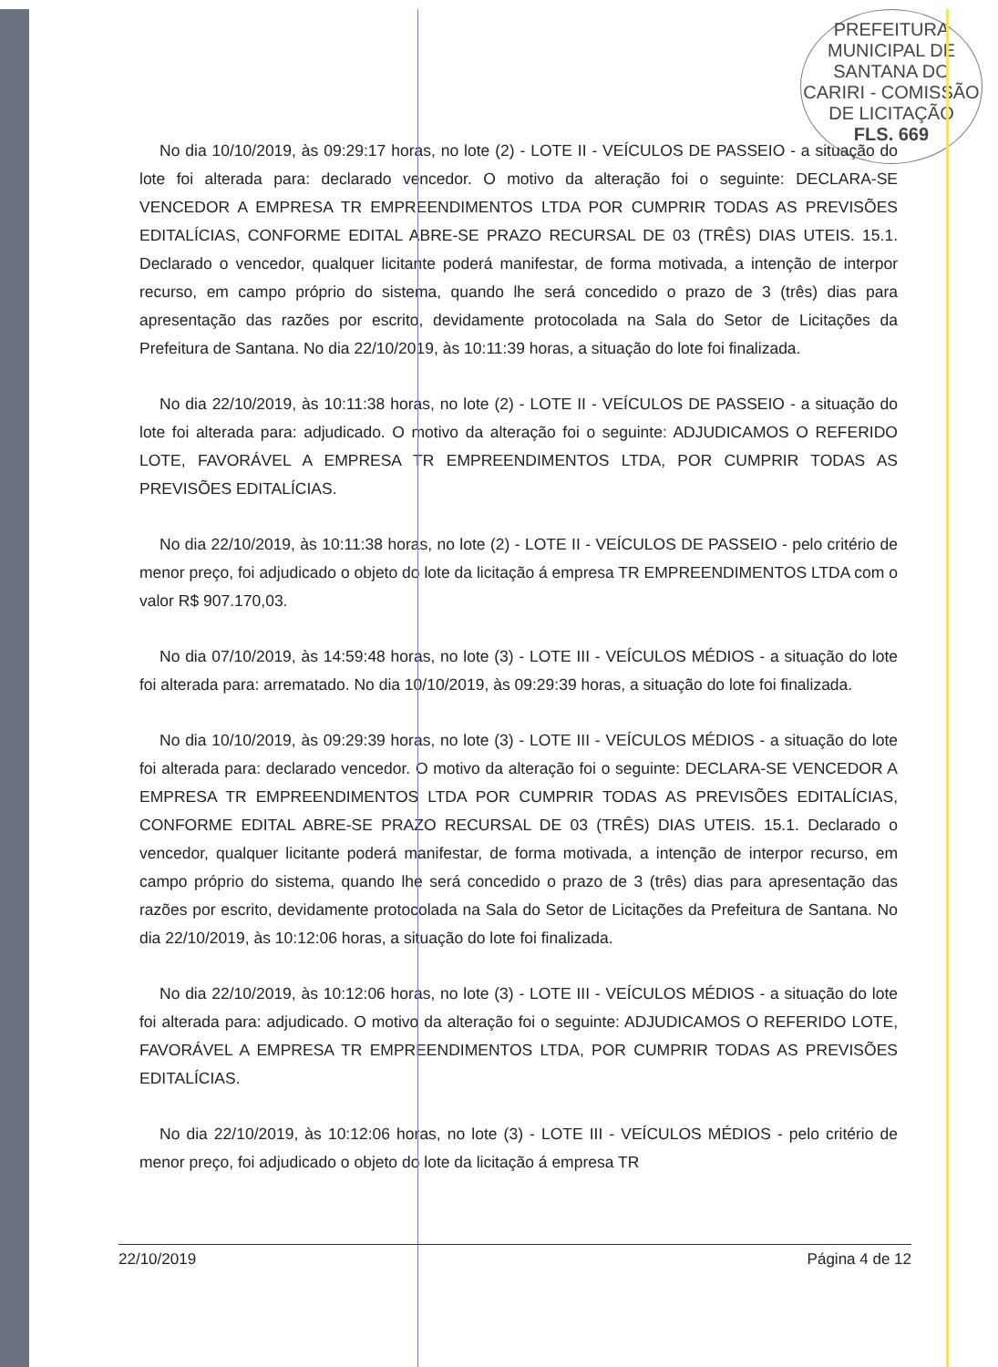PREFEITURA MUNICIPAL DE SANTANA DO CARIRI - COMISSÃO DE LICITAÇÃO
FLS. 669
No dia 10/10/2019, às 09:29:17 horas, no lote (2) - LOTE II - VEÍCULOS DE PASSEIO - a situação do lote foi alterada para: declarado vencedor. O motivo da alteração foi o seguinte: DECLARA-SE VENCEDOR A EMPRESA TR EMPREENDIMENTOS LTDA POR CUMPRIR TODAS AS PREVISÕES EDITALÍCIAS, CONFORME EDITAL ABRE-SE PRAZO RECURSAL DE 03 (TRÊS) DIAS UTEIS. 15.1. Declarado o vencedor, qualquer licitante poderá manifestar, de forma motivada, a intenção de interpor recurso, em campo próprio do sistema, quando lhe será concedido o prazo de 3 (três) dias para apresentação das razões por escrito, devidamente protocolada na Sala do Setor de Licitações da Prefeitura de Santana. No dia 22/10/2019, às 10:11:39 horas, a situação do lote foi finalizada.
No dia 22/10/2019, às 10:11:38 horas, no lote (2) - LOTE II - VEÍCULOS DE PASSEIO - a situação do lote foi alterada para: adjudicado. O motivo da alteração foi o seguinte: ADJUDICAMOS O REFERIDO LOTE, FAVORÁVEL A EMPRESA TR EMPREENDIMENTOS LTDA, POR CUMPRIR TODAS AS PREVISÕES EDITALÍCIAS.
No dia 22/10/2019, às 10:11:38 horas, no lote (2) - LOTE II - VEÍCULOS DE PASSEIO - pelo critério de menor preço, foi adjudicado o objeto do lote da licitação á empresa TR EMPREENDIMENTOS LTDA com o valor R$ 907.170,03.
No dia 07/10/2019, às 14:59:48 horas, no lote (3) - LOTE III - VEÍCULOS MÉDIOS - a situação do lote foi alterada para: arrematado. No dia 10/10/2019, às 09:29:39 horas, a situação do lote foi finalizada.
No dia 10/10/2019, às 09:29:39 horas, no lote (3) - LOTE III - VEÍCULOS MÉDIOS - a situação do lote foi alterada para: declarado vencedor. O motivo da alteração foi o seguinte: DECLARA-SE VENCEDOR A EMPRESA TR EMPREENDIMENTOS LTDA POR CUMPRIR TODAS AS PREVISÕES EDITALÍCIAS, CONFORME EDITAL ABRE-SE PRAZO RECURSAL DE 03 (TRÊS) DIAS UTEIS. 15.1. Declarado o vencedor, qualquer licitante poderá manifestar, de forma motivada, a intenção de interpor recurso, em campo próprio do sistema, quando lhe será concedido o prazo de 3 (três) dias para apresentação das razões por escrito, devidamente protocolada na Sala do Setor de Licitações da Prefeitura de Santana. No dia 22/10/2019, às 10:12:06 horas, a situação do lote foi finalizada.
No dia 22/10/2019, às 10:12:06 horas, no lote (3) - LOTE III - VEÍCULOS MÉDIOS - a situação do lote foi alterada para: adjudicado. O motivo da alteração foi o seguinte: ADJUDICAMOS O REFERIDO LOTE, FAVORÁVEL A EMPRESA TR EMPREENDIMENTOS LTDA, POR CUMPRIR TODAS AS PREVISÕES EDITALÍCIAS.
No dia 22/10/2019, às 10:12:06 horas, no lote (3) - LOTE III - VEÍCULOS MÉDIOS - pelo critério de menor preço, foi adjudicado o objeto do lote da licitação á empresa TR
22/10/2019 Página 4 de 12